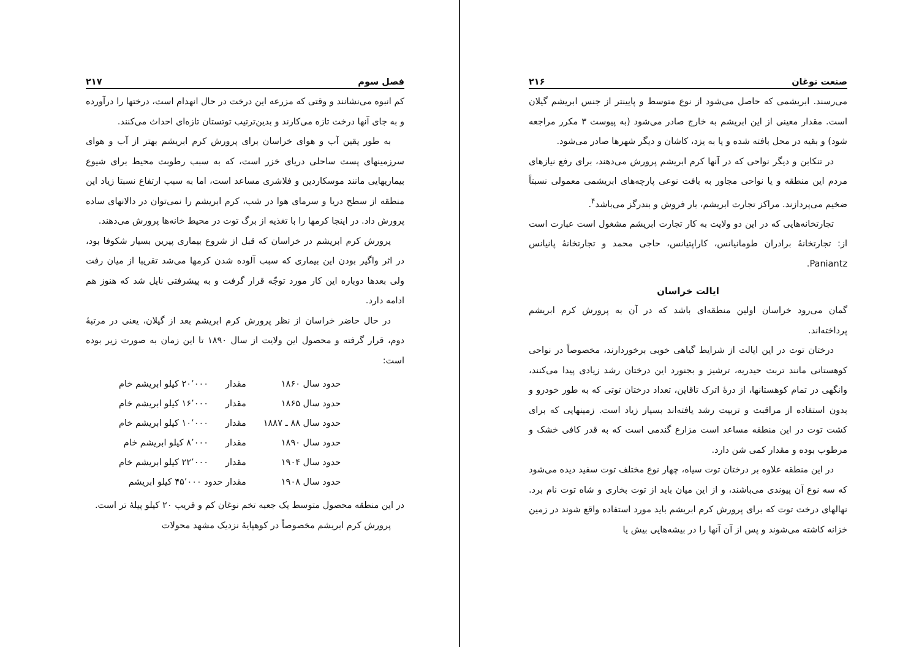صنعت نوغان ۲۱۶
می‌رسند. ابریشمی که حاصل می‌شود از نوع متوسط و پایینتر از جنس ابریشم گیلان است. مقدار معینی از این ابریشم به خارج صادر می‌شود (به پیوست ۳ مکرر مراجعه شود) و بقیه در محل بافته شده و یا به یزد، کاشان و دیگر شهرها صادر می‌شود.
در تنکابن و دیگر نواحی که در آنها کرم ابریشم پرورش می‌دهند، برای رفع نیازهای مردم این منطقه و یا نواحی مجاور به بافت نوعی پارچه‌های ابریشمی معمولی نسبتاً ضخیم می‌پردازند. مراکز تجارت ابریشم، بار فروش و بندرگز می‌باشد<sup>۴</sup>.
تجارتخانه‌هایی که در این دو ولایت به کار تجارت ابریشم مشغول است عبارت است از: تجارتخانهٔ برادران طومانیانس، کاراپتیانس، حاجی محمد و تجارتخانهٔ پانیانس Paniantz.
ایالت خراسان
گمان می‌رود خراسان اولین منطقه‌ای باشد که در آن به پرورش کرم ابریشم پرداخته‌اند.
درختان توت در این ایالت از شرایط گیاهی خوبی برخوردارند، مخصوصاً در نواحی کوهستانی مانند تربت حیدریه، ترشیز و بجنورد این درختان رشد زیادی پیدا می‌کنند، وانگهی در تمام کوهستانها، از درهٔ اترک تاقاین، تعداد درختان توتی که به طور خودرو و بدون استفاده از مراقبت و تربیت رشد یافته‌اند بسیار زیاد است. زمینهایی که برای کشت توت در این منطقه مساعد است مزارع گندمی است که به قدر کافی خشک و مرطوب بوده و مقدار کمی شن دارد.
در این منطقه علاوه بر درختان توت سیاه، چهار نوع مختلف توت سفید دیده می‌شود که سه نوع آن پیوندی می‌باشند، و از این میان باید از توت بخاری و شاه توت نام برد. نهالهای درخت توت که برای پرورش کرم ابریشم باید مورد استفاده واقع شوند در زمین خزانه کاشته می‌شوند و پس از آن آنها را در بیشه‌هایی بیش یا
فصل سوم ۲۱۷
کم انبوه می‌نشانند و وقتی که مزرعه این درخت در حال انهدام است، درختها را درآورده و به جای آنها درخت تازه می‌کارند و بدین‌ترتیب توتستان تازه‌ای احداث می‌کنند.
به طور یقین آب و هوای خراسان برای پرورش کرم ابریشم بهتر از آب و هوای سرزمینهای پست ساحلی دریای خزر است، که به سبب رطوبت محیط برای شیوع بیماریهایی مانند موسکاردین و فلاشری مساعد است، اما به سبب ارتفاع نسبتا زیاد این منطقه از سطح دریا و سرمای هوا در شب، کرم ابریشم را نمی‌توان در دالانهای ساده پرورش داد. در اینجا کرمها را با تغذیه از برگ توت در محیط خانه‌ها پرورش می‌دهند.
پرورش کرم ابریشم در خراسان که قبل از شروع بیماری پیرین بسیار شکوفا بود، در اثر واگیر بودن این بیماری که سبب آلوده شدن کرمها می‌شد تقریبا از میان رفت ولی بعدها دوباره این کار مورد توجّه قرار گرفت و به پیشرفتی نایل شد که هنوز هم ادامه دارد.
در حال حاضر خراسان از نظر پرورش کرم ابریشم بعد از گیلان، یعنی در مرتبهٔ دوم، قرار گرفته و محصول این ولایت از سال ۱۸۹۰ تا این زمان به صورت زیر بوده است:
| حدود سال ۱۸۶۰ | مقدار | ۲۰٬۰۰۰ کیلو ابریشم خام |
| حدود سال ۱۸۶۵ | مقدار | ۱۶٬۰۰۰ کیلو ابریشم خام |
| حدود سال ۸۸ ـ ۱۸۸۷ | مقدار | ۱۰٬۰۰۰ کیلو ابریشم خام |
| حدود سال ۱۸۹۰ | مقدار | ۸٬۰۰۰ کیلو ابریشم خام |
| حدود سال ۱۹۰۴ | مقدار | ۲۲٬۰۰۰ کیلو ابریشم خام |
| حدود سال ۱۹۰۸ | مقدار حدود ۴۵٬۰۰۰ کیلو ابریشم | |
در این منطقه محصول متوسط یک جعبه تخم نوغان کم و قریب ۲۰ کیلو پیلهٔ تر است.
پرورش کرم ابریشم مخصوصاً در کوهپایهٔ نزدیک مشهد محولات